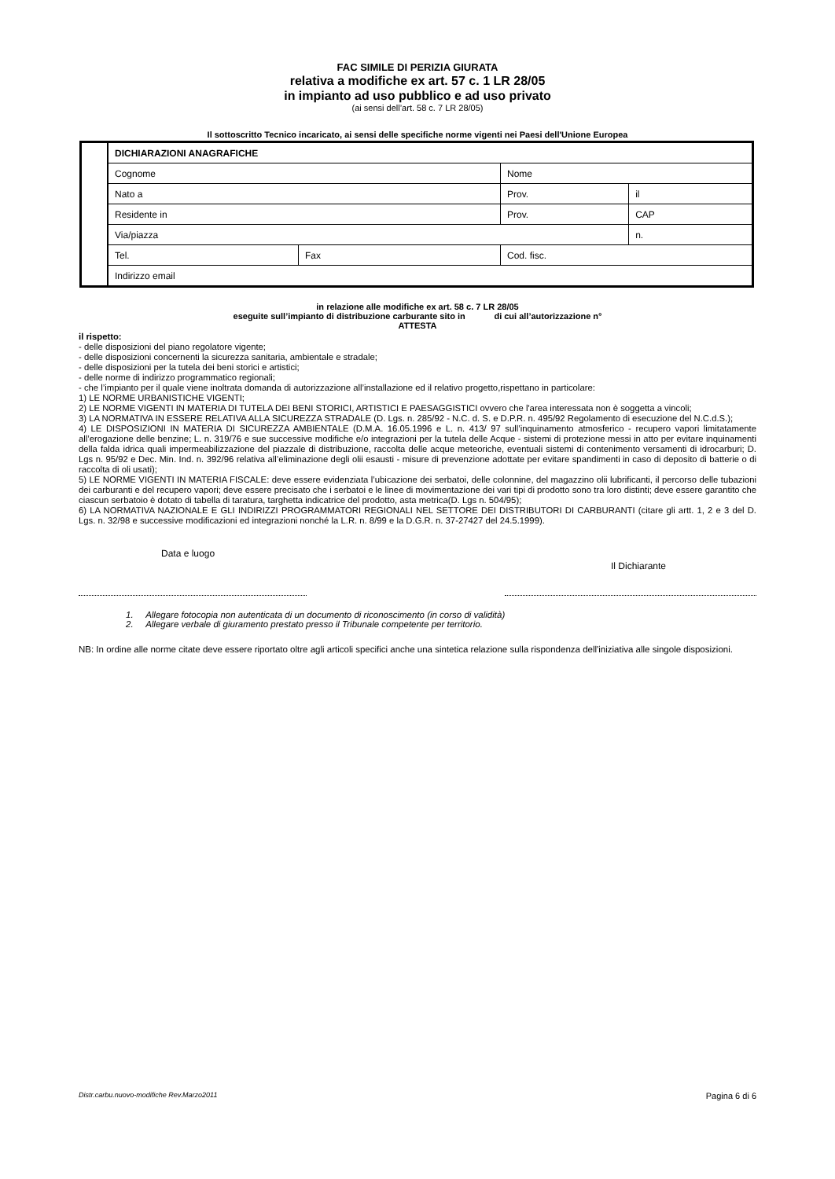FAC SIMILE DI PERIZIA GIURATA
relativa a modifiche ex art. 57 c. 1 LR 28/05
in impianto ad uso pubblico e ad uso privato
(ai sensi dell’art. 58 c. 7 LR 28/05)
Il sottoscritto Tecnico incaricato, ai sensi delle specifiche norme vigenti nei Paesi dell'Unione Europea
| | DICHIARAZIONI ANAGRAFICHE | | | | |
| | Cognome | | Nome | | |
| | Nato a | | Prov. | | il |
| | Residente in | | | Prov. | CAP |
| | Via/piazza | | | | n. |
| | Tel. | Fax | Cod. fisc. | | |
| | Indirizzo email | | | | |
in relazione alle modifiche ex art. 58 c. 7 LR 28/05
eseguite sull’impianto di distribuzione carburante sito in di cui all’autorizzazione n°
ATTESTA
il rispetto:
- delle disposizioni del piano regolatore vigente;
- delle disposizioni concernenti la sicurezza sanitaria, ambientale e stradale;
- delle disposizioni per la tutela dei beni storici e artistici;
- delle norme di indirizzo programmatico regionali;
- che l’impianto per il quale viene inoltrata domanda di autorizzazione all’installazione ed il relativo progetto,rispettano in particolare:
1) LE NORME URBANISTICHE VIGENTI;
2) LE NORME VIGENTI IN MATERIA DI TUTELA DEI BENI STORICI, ARTISTICI E PAESAGGISTICI ovvero che l'area interessata non è soggetta a vincoli;
3) LA NORMATIVA IN ESSERE RELATIVA ALLA SICUREZZA STRADALE (D. Lgs. n. 285/92 - N.C. d. S. e D.P.R. n. 495/92 Regolamento di esecuzione del N.C.d.S.);
4) LE DISPOSIZIONI IN MATERIA DI SICUREZZA AMBIENTALE (D.M.A. 16.05.1996 e L. n. 413/ 97 sull’inquinamento atmosferico - recupero vapori limitatamente all’erogazione delle benzine; L. n. 319/76 e sue successive modifiche e/o integrazioni per la tutela delle Acque - sistemi di protezione messi in atto per evitare inquinamenti della falda idrica quali impermeabilizzazione del piazzale di distribuzione, raccolta delle acque meteoriche, eventuali sistemi di contenimento versamenti di idrocarburi; D. Lgs n. 95/92 e Dec. Min. Ind. n. 392/96 relativa all’eliminazione degli olii esausti - misure di prevenzione adottate per evitare spandimenti in caso di deposito di batterie o di raccolta di oli usati);
5) LE NORME VIGENTI IN MATERIA FISCALE: deve essere evidenziata l’ubicazione dei serbatoi, delle colonnine, del magazzino olii lubrificanti, il percorso delle tubazioni dei carburanti e del recupero vapori; deve essere precisato che i serbatoi e le linee di movimentazione dei vari tipi di prodotto sono tra loro distinti; deve essere garantito che ciascun serbatoio è dotato di tabella di taratura, targhetta indicatrice del prodotto, asta metrica(D. Lgs n. 504/95);
6) LA NORMATIVA NAZIONALE E GLI INDIRIZZI PROGRAMMATORI REGIONALI NEL SETTORE DEI DISTRIBUTORI DI CARBURANTI (citare gli artt. 1, 2 e 3 del D. Lgs. n. 32/98 e successive modificazioni ed integrazioni nonché la L.R. n. 8/99 e la D.G.R. n. 37-27427 del 24.5.1999).
Data e luogo Il Dichiarante
1. Allegare fotocopia non autenticata di un documento di riconoscimento (in corso di validità)
2. Allegare verbale di giuramento prestato presso il Tribunale competente per territorio.
NB: In ordine alle norme citate deve essere riportato oltre agli articoli specifici anche una sintetica relazione sulla rispondenza dell'iniziativa alle singole disposizioni.
Distr.carbu.nuovo-modifiche Rev.Marzo2011 Pagina 6 di 6